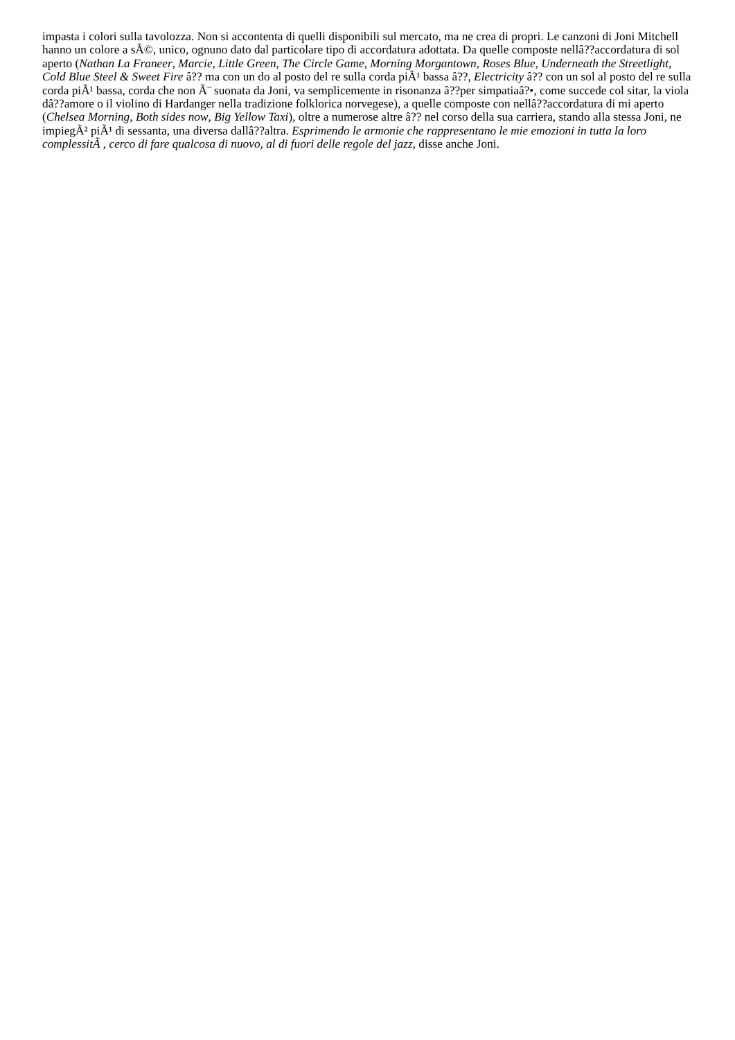impasta i colori sulla tavolozza. Non si accontenta di quelli disponibili sul mercato, ma ne crea di propri. Le canzoni di Joni Mitchell hanno un colore a sÃ©, unico, ognuno dato dal particolare tipo di accordatura adottata. Da quelle composte nellâ??accordatura di sol aperto (Nathan La Franeer, Marcie, Little Green, The Circle Game, Morning Morgantown, Roses Blue, Underneath the Streetlight, Cold Blue Steel & Sweet Fire â?? ma con un do al posto del re sulla corda piÃ¹ bassa â??, Electricity â?? con un sol al posto del re sulla corda piÃ¹ bassa, corda che non Ã¨ suonata da Joni, va semplicemente in risonanza â??per simpatiaâ?•, come succede col sitar, la viola dâ??amore o il violino di Hardanger nella tradizione folklorica norvegese), a quelle composte con nellâ??accordatura di mi aperto (Chelsea Morning, Both sides now, Big Yellow Taxi), oltre a numerose altre â?? nel corso della sua carriera, stando alla stessa Joni, ne impiegÃ² piÃ¹ di sessanta, una diversa dallâ??altra. Esprimendo le armonie che rappresentano le mie emozioni in tutta la loro complessitÃ , cerco di fare qualcosa di nuovo, al di fuori delle regole del jazz, disse anche Joni.